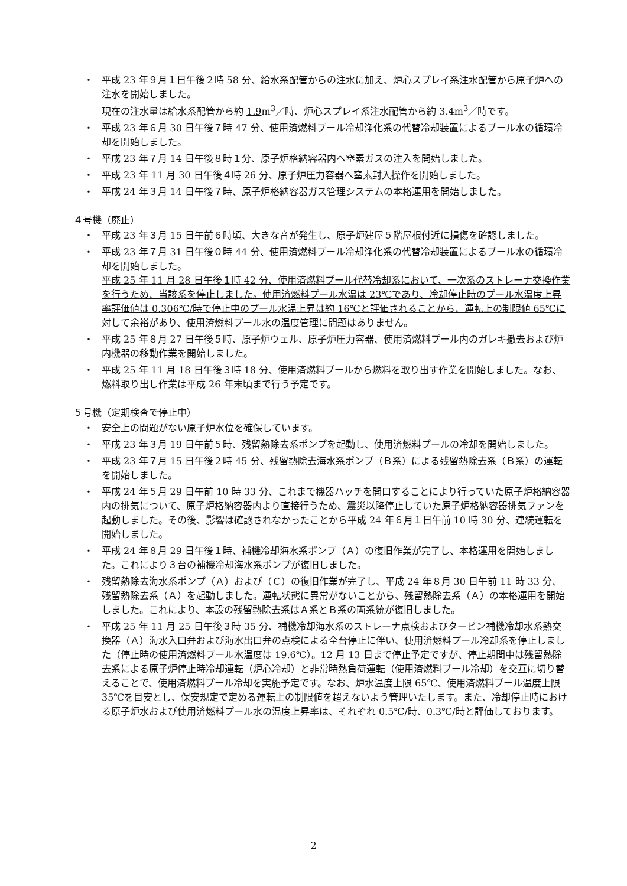・ 平成 23 年９月１日午後２時 58 分、給水系配管からの注水に加え、炉心スプレイ系注水配管から原子炉への注水を開始しました。
現在の注水量は給水系配管から約 1.9m<sup>3</sup>／時、炉心スプレイ系注水配管から約 3.4m<sup>3</sup>／時です。
・ 平成 23 年６月 30 日午後７時 47 分、使用済燃料プール冷却浄化系の代替冷却装置によるプール水の循環冷却を開始しました。
・ 平成 23 年７月 14 日午後８時１分、原子炉格納容器内へ窒素ガスの注入を開始しました。
・ 平成 23 年 11 月 30 日午後４時 26 分、原子炉圧力容器へ窒素封入操作を開始しました。
・ 平成 24 年３月 14 日午後７時、原子炉格納容器ガス管理システムの本格運用を開始しました。
４号機（廃止）
・ 平成 23 年３月 15 日午前６時頃、大きな音が発生し、原子炉建屋５階屋根付近に損傷を確認しました。
・ 平成 23 年７月 31 日午後０時 44 分、使用済燃料プール冷却浄化系の代替冷却装置によるプール水の循環冷却を開始しました。
平成 25 年 11 月 28 日午後１時 42 分、使用済燃料プール代替冷却系において、一次系のストレーナ交換作業を行うため、当該系を停止しました。使用済燃料プール水温は 23℃であり、冷却停止時のプール水温度上昇率評価値は 0.306℃/時で停止中のプール水温上昇は約 16℃と評価されることから、運転上の制限値 65℃に対して余裕があり、使用済燃料プール水の温度管理に問題はありません。
・ 平成 25 年８月 27 日午後５時、原子炉ウェル、原子炉圧力容器、使用済燃料プール内のガレキ撤去および炉内機器の移動作業を開始しました。
・ 平成 25 年 11 月 18 日午後３時 18 分、使用済燃料プールから燃料を取り出す作業を開始しました。なお、燃料取り出し作業は平成 26 年末頃まで行う予定です。
５号機（定期検査で停止中）
・ 安全上の問題がない原子炉水位を確保しています。
・ 平成 23 年３月 19 日午前５時、残留熱除去系ポンプを起動し、使用済燃料プールの冷却を開始しました。
・ 平成 23 年７月 15 日午後２時 45 分、残留熱除去海水系ポンプ（Ｂ系）による残留熱除去系（Ｂ系）の運転を開始しました。
・ 平成 24 年５月 29 日午前 10 時 33 分、これまで機器ハッチを開口することにより行っていた原子炉格納容器内の排気について、原子炉格納容器内より直接行うため、震災以降停止していた原子炉格納容器排気ファンを起動しました。その後、影響は確認されなかったことから平成 24 年６月１日午前 10 時 30 分、連続運転を開始しました。
・ 平成 24 年８月 29 日午後１時、補機冷却海水系ポンプ（Ａ）の復旧作業が完了し、本格運用を開始しました。これにより３台の補機冷却海水系ポンプが復旧しました。
・ 残留熱除去海水系ポンプ（Ａ）および（Ｃ）の復旧作業が完了し、平成 24 年８月 30 日午前 11 時 33 分、残留熱除去系（Ａ）を起動しました。運転状態に異常がないことから、残留熱除去系（Ａ）の本格運用を開始しました。これにより、本設の残留熱除去系はＡ系とＢ系の両系統が復旧しました。
・ 平成 25 年 11 月 25 日午後３時 35 分、補機冷却海水系のストレーナ点検およびタービン補機冷却水系熱交換器（Ａ）海水入口弁および海水出口弁の点検による全台停止に伴い、使用済燃料プール冷却系を停止しました（停止時の使用済燃料プール水温度は 19.6℃）。12 月 13 日まで停止予定ですが、停止期間中は残留熱除去系による原子炉停止時冷却運転（炉心冷却）と非常時熱負荷運転（使用済燃料プール冷却）を交互に切り替えることで、使用済燃料プール冷却を実施予定です。なお、炉水温度上限 65℃、使用済燃料プール温度上限 35℃を目安とし、保安規定で定める運転上の制限値を超えないよう管理いたします。また、冷却停止時における原子炉水および使用済燃料プール水の温度上昇率は、それぞれ 0.5℃/時、0.3℃/時と評価しております。
2